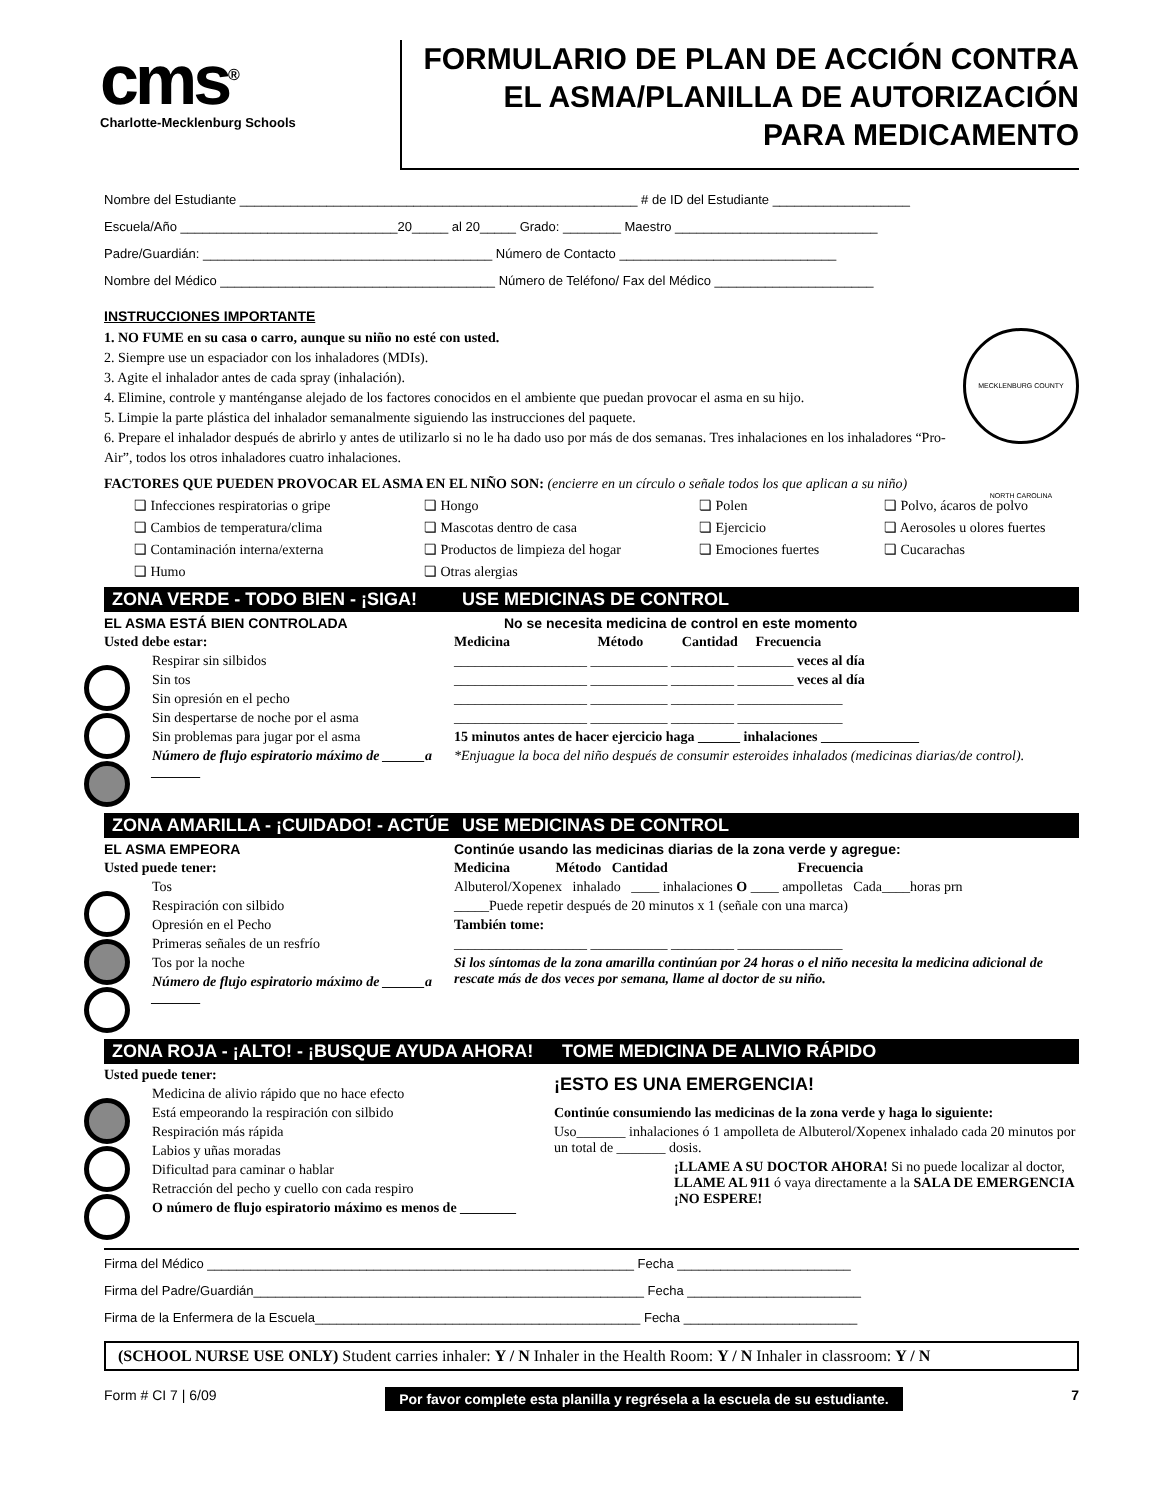cms<sup>®</sup>
Charlotte-Mecklenburg Schools
FORMULARIO DE PLAN DE ACCIÓN CONTRA
EL ASMA/PLANILLA DE AUTORIZACIÓN
PARA MEDICAMENTO
Nombre del Estudiante _______________________________________________________ # de ID del Estudiante ___________________
Escuela/Año ______________________________20_____ al 20_____ Grado: ________ Maestro ____________________________
Padre/Guardián: ________________________________________ Número de Contacto ______________________________
Nombre del Médico ______________________________________ Número de Teléfono/ Fax del Médico ______________________
INSTRUCCIONES IMPORTANTE
MECKLENBURG COUNTY NORTH CAROLINA
1. NO FUME en su casa o carro, aunque su niño no esté con usted.
2. Siempre use un espaciador con los inhaladores (MDIs).
3. Agite el inhalador antes de cada spray (inhalación).
4. Elimine, controle y manténganse alejado de los factores conocidos en el ambiente que puedan provocar el asma en su hijo.
5. Limpie la parte plástica del inhalador semanalmente siguiendo las instrucciones del paquete.
6. Prepare el inhalador después de abrirlo y antes de utilizarlo si no le ha dado uso por más de dos semanas. Tres inhalaciones en los inhaladores “Pro-Air”, todos los otros inhaladores cuatro inhalaciones.
FACTORES QUE PUEDEN PROVOCAR EL ASMA EN EL NIÑO SON: (encierre en un círculo o señale todos los que aplican a su niño)
❏ Infecciones respiratorias o gripe ❏ Hongo ❏ Polen ❏ Polvo, ácaros de polvo ❏ Cambios de temperatura/clima ❏ Mascotas dentro de casa ❏ Ejercicio ❏ Aerosoles u olores fuertes ❏ Contaminación interna/externa ❏ Productos de limpieza del hogar ❏ Emociones fuertes ❏ Cucarachas ❏ Humo ❏ Otras alergias
ZONA VERDE - TODO BIEN - ¡SIGA! USE MEDICINAS DE CONTROL
EL ASMA ESTÁ BIEN CONTROLADA
Usted debe estar:
Respirar sin silbidos
Sin tos
Sin opresión en el pecho
Sin despertarse de noche por el asma
Sin problemas para jugar por el asma
Número de flujo espiratorio máximo de ______a _______
No se necesita medicina de control en este momento
Medicina Método Cantidad Frecuencia
___________________ ___________ _________ ________ veces al día
___________________ ___________ _________ ________ veces al día
___________________ ___________ _________ _______________
___________________ ___________ _________ _______________
15 minutos antes de hacer ejercicio haga ______ inhalaciones ______________
*Enjuague la boca del niño después de consumir esteroides inhalados (medicinas diarias/de control).
ZONA AMARILLA - ¡CUIDADO! - ACTÚE USE MEDICINAS DE CONTROL
EL ASMA EMPEORA
Usted puede tener:
Tos
Respiración con silbido
Opresión en el Pecho
Primeras señales de un resfrío
Tos por la noche
Número de flujo espiratorio máximo de ______a _______
Continúe usando las medicinas diarias de la zona verde y agregue:
Medicina Método Cantidad Frecuencia
Albuterol/Xopenex inhalado ____ inhalaciones O ____ ampolletas Cada____horas prn
_____Puede repetir después de 20 minutos x 1 (señale con una marca)
También tome:
___________________ ___________ _________ _______________
Si los síntomas de la zona amarilla continúan por 24 horas o el niño necesita la medicina adicional de rescate más de dos veces por semana, llame al doctor de su niño.
ZONA ROJA - ¡ALTO! - ¡BUSQUE AYUDA AHORA! TOME MEDICINA DE ALIVIO RÁPIDO
Usted puede tener:
Medicina de alivio rápido que no hace efecto
Está empeorando la respiración con silbido
Respiración más rápida
Labios y uñas moradas
Dificultad para caminar o hablar
Retracción del pecho y cuello con cada respiro
O número de flujo espiratorio máximo es menos de ________
¡ESTO ES UNA EMERGENCIA!
Continúe consumiendo las medicinas de la zona verde y haga lo siguiente:
Uso_______ inhalaciones ó 1 ampolleta de Albuterol/Xopenex inhalado cada 20 minutos por un total de _______ dosis.
¡LLAME A SU DOCTOR AHORA! Si no puede localizar al doctor, LLAME AL 911 ó vaya directamente a la SALA DE EMERGENCIA ¡NO ESPERE!
Firma del Médico ___________________________________________________________ Fecha ________________________
Firma del Padre/Guardián______________________________________________________ Fecha ________________________
Firma de la Enfermera de la Escuela_____________________________________________ Fecha ________________________
(SCHOOL NURSE USE ONLY) Student carries inhaler: Y / N Inhaler in the Health Room: Y / N Inhaler in classroom: Y / N
Form # CI 7 | 6/09 Por favor complete esta planilla y regrésela a la escuela de su estudiante. 7